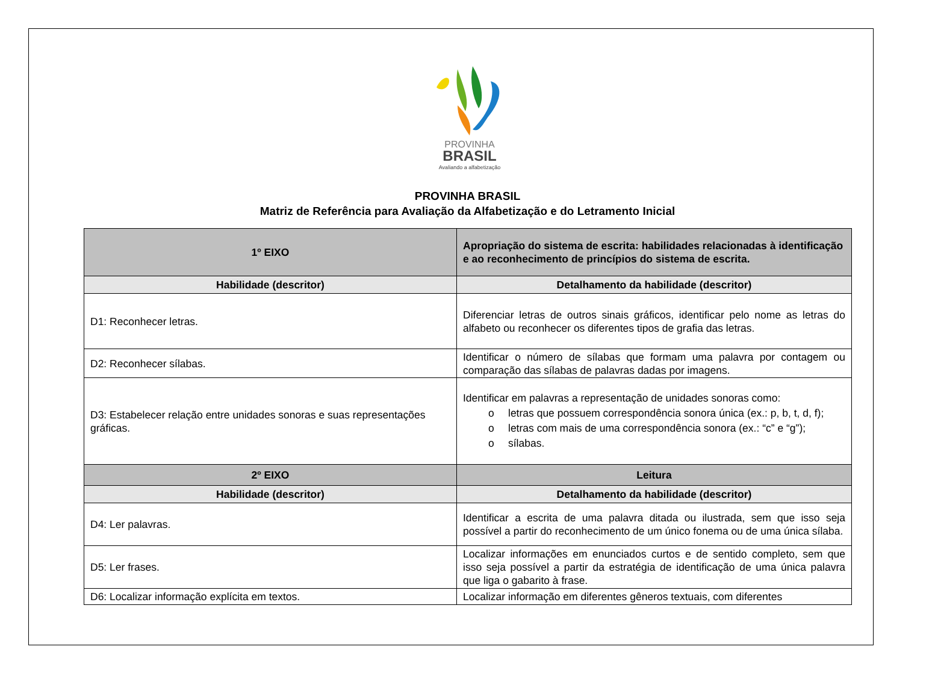PROVINHA
BRASIL
Avaliando a alfabetização
PROVINHA BRASIL
Matriz de Referência para Avaliação da Alfabetização e do Letramento Inicial
| 1º EIXO | Apropriação do sistema de escrita: habilidades relacionadas à identificação e ao reconhecimento de princípios do sistema de escrita. |
| Habilidade (descritor) | Detalhamento da habilidade (descritor) |
| D1: Reconhecer letras. | Diferenciar letras de outros sinais gráficos, identificar pelo nome as letras do alfabeto ou reconhecer os diferentes tipos de grafia das letras. |
| D2: Reconhecer sílabas. | Identificar o número de sílabas que formam uma palavra por contagem ou comparação das sílabas de palavras dadas por imagens. |
| D3: Estabelecer relação entre unidades sonoras e suas representações gráficas. | Identificar em palavras a representação de unidades sonoras como: o letras que possuem correspondência sonora única (ex.: p, b, t, d, f); o letras com mais de uma correspondência sonora (ex.: “c” e “g”); o sílabas. |
| 2º EIXO | Leitura |
| Habilidade (descritor) | Detalhamento da habilidade (descritor) |
| D4: Ler palavras. | Identificar a escrita de uma palavra ditada ou ilustrada, sem que isso seja possível a partir do reconhecimento de um único fonema ou de uma única sílaba. |
| D5: Ler frases. | Localizar informações em enunciados curtos e de sentido completo, sem que isso seja possível a partir da estratégia de identificação de uma única palavra que liga o gabarito à frase. |
| D6: Localizar informação explícita em textos. | Localizar informação em diferentes gêneros textuais, com diferentes |